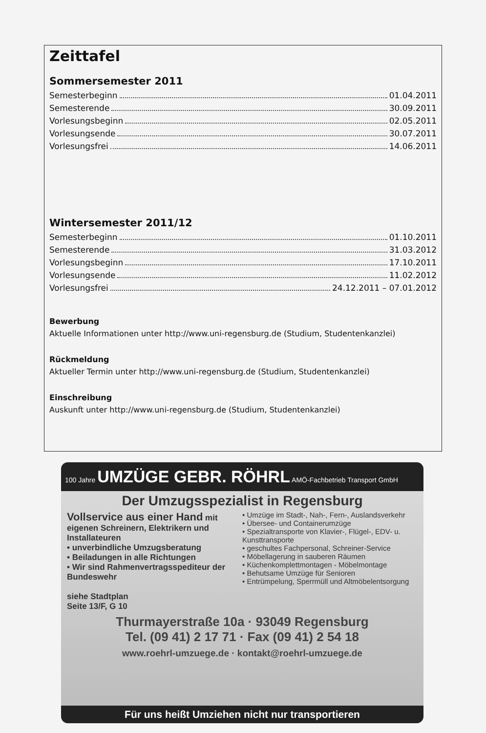Zeittafel
Sommersemester 2011
Semesterbeginn 01.04.2011
Semesterende 30.09.2011
Vorlesungsbeginn 02.05.2011
Vorlesungsende 30.07.2011
Vorlesungsfrei 14.06.2011
Wintersemester 2011/12
Semesterbeginn 01.10.2011
Semesterende 31.03.2012
Vorlesungsbeginn 17.10.2011
Vorlesungsende 11.02.2012
Vorlesungsfrei 24.12.2011 – 07.01.2012
Bewerbung
Aktuelle Informationen unter http://www.uni-regensburg.de (Studium, Studentenkanzlei)
Rückmeldung
Aktueller Termin unter http://www.uni-regensburg.de (Studium, Studentenkanzlei)
Einschreibung
Auskunft unter http://www.uni-regensburg.de (Studium, Studentenkanzlei)
100 Jahre UMZÜGE GEBR. RÖHRL AMÖ-Fachbetrieb Transport GmbH
Der Umzugsspezialist in Regensburg
Vollservice aus einer Hand mit eigenen Schreinern, Elektrikern und Installateuren
• unverbindliche Umzugsberatung
• Beiladungen in alle Richtungen
• Wir sind Rahmenvertragsspediteur der Bundeswehr
siehe Stadtplan
Seite 13/F, G 10
• Umzüge im Stadt-, Nah-, Fern-, Auslandsverkehr
• Übersee- und Containerumzüge
• Spezialtransporte von Klavier-, Flügel-, EDV- u. Kunsttransporte
• geschultes Fachpersonal, Schreiner-Service
• Möbellagerung in sauberen Räumen
• Küchenkomplettmontagen - Möbelmontage
• Behutsame Umzüge für Senioren
• Entrümpelung, Sperrmüll und Altmöbelentsorgung
Thurmayerstraße 10a · 93049 Regensburg
Tel. (09 41) 2 17 71 · Fax (09 41) 2 54 18
www.roehrl-umzuege.de · kontakt@roehrl-umzuege.de
Für uns heißt Umziehen nicht nur transportieren